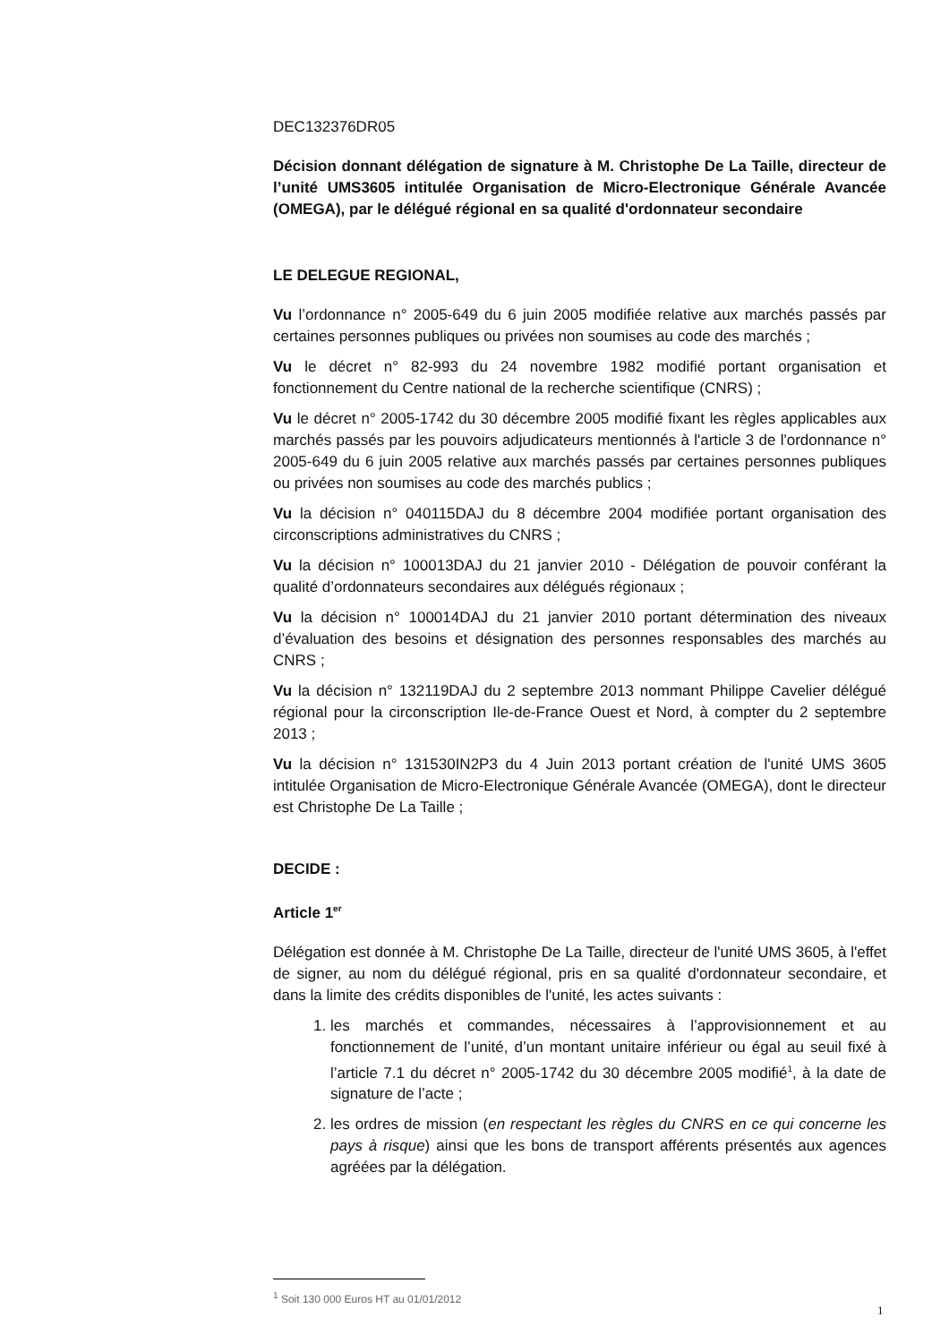DEC132376DR05
Décision donnant délégation de signature à M. Christophe De La Taille, directeur de l’unité UMS3605 intitulée Organisation de Micro-Electronique Générale Avancée (OMEGA), par le délégué régional en sa qualité d'ordonnateur secondaire
LE DELEGUE REGIONAL,
Vu l’ordonnance n° 2005-649 du 6 juin 2005 modifiée relative aux marchés passés par certaines personnes publiques ou privées non soumises au code des marchés ;
Vu le décret n° 82-993 du 24 novembre 1982 modifié portant organisation et fonctionnement du Centre national de la recherche scientifique (CNRS) ;
Vu le décret n° 2005-1742 du 30 décembre 2005 modifié fixant les règles applicables aux marchés passés par les pouvoirs adjudicateurs mentionnés à l'article 3 de l'ordonnance n° 2005-649 du 6 juin 2005 relative aux marchés passés par certaines personnes publiques ou privées non soumises au code des marchés publics ;
Vu la décision n° 040115DAJ du 8 décembre 2004 modifiée portant organisation des circonscriptions administratives du CNRS ;
Vu la décision n° 100013DAJ du 21 janvier 2010 - Délégation de pouvoir conférant la qualité d’ordonnateurs secondaires aux délégués régionaux ;
Vu la décision n° 100014DAJ du 21 janvier 2010 portant détermination des niveaux d’évaluation des besoins et désignation des personnes responsables des marchés au CNRS ;
Vu la décision n° 132119DAJ du 2 septembre 2013 nommant Philippe Cavelier délégué régional pour la circonscription Ile-de-France Ouest et Nord, à compter du 2 septembre 2013 ;
Vu la décision n° 131530IN2P3 du 4 Juin 2013 portant création de l'unité UMS 3605 intitulée Organisation de Micro-Electronique Générale Avancée (OMEGA), dont le directeur est Christophe De La Taille ;
DECIDE :
Article 1<sup>er</sup>
Délégation est donnée à M. Christophe De La Taille, directeur de l'unité UMS 3605, à l'effet de signer, au nom du délégué régional, pris en sa qualité d'ordonnateur secondaire, et dans la limite des crédits disponibles de l'unité, les actes suivants :
1. les marchés et commandes, nécessaires à l’approvisionnement et au fonctionnement de l’unité, d’un montant unitaire inférieur ou égal au seuil fixé à l’article 7.1 du décret n° 2005-1742 du 30 décembre 2005 modifié<sup>1</sup>, à la date de signature de l’acte ;
2. les ordres de mission (en respectant les règles du CNRS en ce qui concerne les pays à risque) ainsi que les bons de transport afférents présentés aux agences agréées par la délégation.
<sup>1</sup> Soit 130 000 Euros HT au 01/01/2012
1